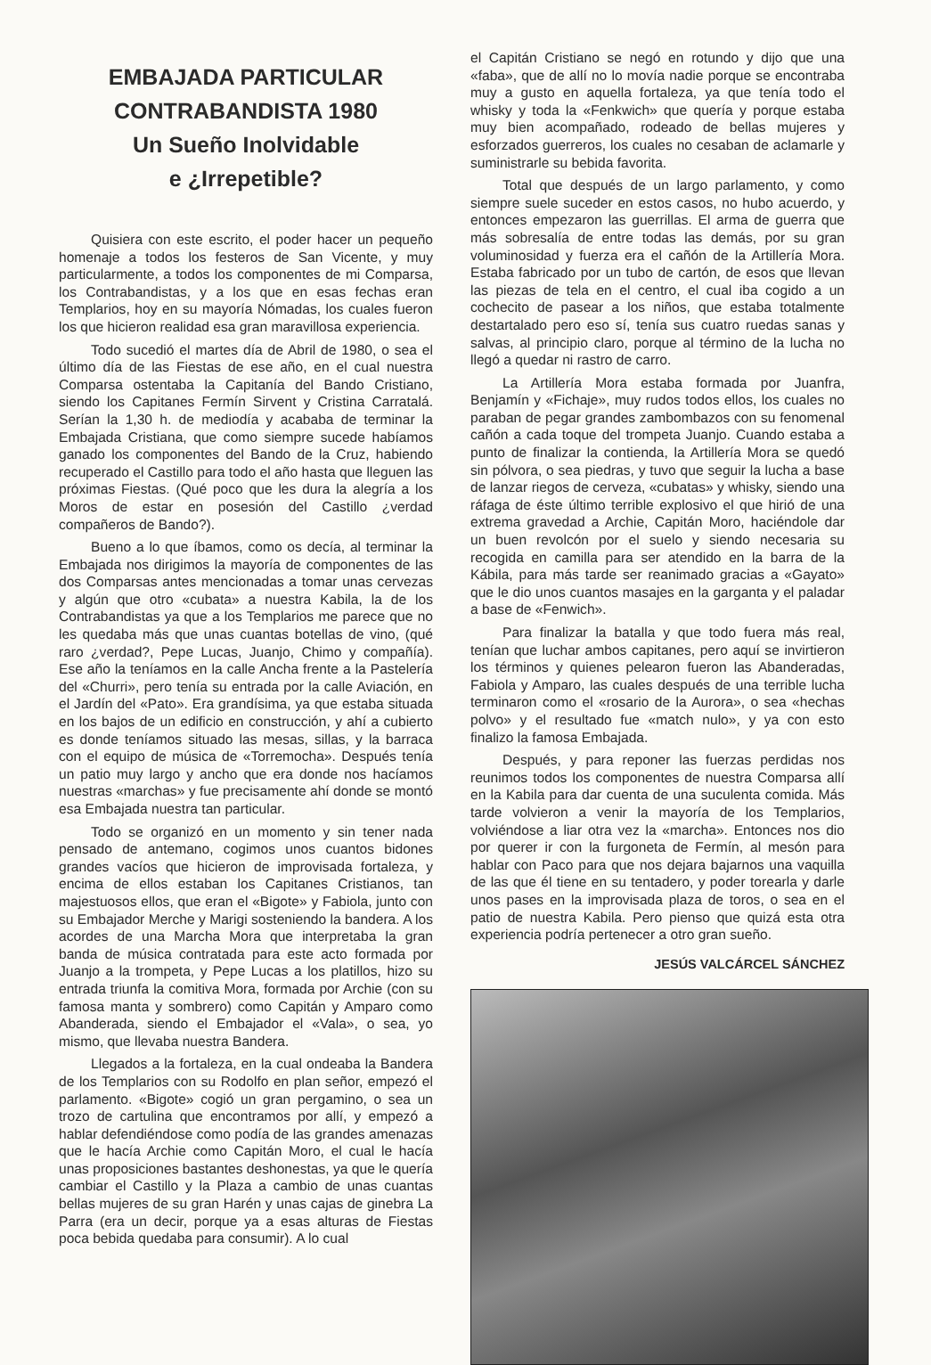EMBAJADA PARTICULAR
CONTRABANDISTA 1980
Un Sueño Inolvidable
e ¿Irrepetible?
Quisiera con este escrito, el poder hacer un pequeño homenaje a todos los festeros de San Vicente, y muy particularmente, a todos los componentes de mi Comparsa, los Contrabandistas, y a los que en esas fechas eran Templarios, hoy en su mayoría Nómadas, los cuales fueron los que hicieron realidad esa gran maravillosa experiencia.
Todo sucedió el martes día de Abril de 1980, o sea el último día de las Fiestas de ese año, en el cual nuestra Comparsa ostentaba la Capitanía del Bando Cristiano, siendo los Capitanes Fermín Sirvent y Cristina Carratalá. Serían la 1,30 h. de mediodía y acababa de terminar la Embajada Cristiana, que como siempre sucede habíamos ganado los componentes del Bando de la Cruz, habiendo recuperado el Castillo para todo el año hasta que lleguen las próximas Fiestas. (Qué poco que les dura la alegría a los Moros de estar en posesión del Castillo ¿verdad compañeros de Bando?).
Bueno a lo que íbamos, como os decía, al terminar la Embajada nos dirigimos la mayoría de componentes de las dos Comparsas antes mencionadas a tomar unas cervezas y algún que otro «cubata» a nuestra Kabila, la de los Contrabandistas ya que a los Templarios me parece que no les quedaba más que unas cuantas botellas de vino, (qué raro ¿verdad?, Pepe Lucas, Juanjo, Chimo y compañía). Ese año la teníamos en la calle Ancha frente a la Pastelería del «Churri», pero tenía su entrada por la calle Aviación, en el Jardín del «Pato». Era grandísima, ya que estaba situada en los bajos de un edificio en construcción, y ahí a cubierto es donde teníamos situado las mesas, sillas, y la barraca con el equipo de música de «Torremocha». Después tenía un patio muy largo y ancho que era donde nos hacíamos nuestras «marchas» y fue precisamente ahí donde se montó esa Embajada nuestra tan particular.
Todo se organizó en un momento y sin tener nada pensado de antemano, cogimos unos cuantos bidones grandes vacíos que hicieron de improvisada fortaleza, y encima de ellos estaban los Capitanes Cristianos, tan majestuosos ellos, que eran el «Bigote» y Fabiola, junto con su Embajador Merche y Marigi sosteniendo la bandera. A los acordes de una Marcha Mora que interpretaba la gran banda de música contratada para este acto formada por Juanjo a la trompeta, y Pepe Lucas a los platillos, hizo su entrada triunfa la comitiva Mora, formada por Archie (con su famosa manta y sombrero) como Capitán y Amparo como Abanderada, siendo el Embajador el «Vala», o sea, yo mismo, que llevaba nuestra Bandera.
Llegados a la fortaleza, en la cual ondeaba la Bandera de los Templarios con su Rodolfo en plan señor, empezó el parlamento. «Bigote» cogió un gran pergamino, o sea un trozo de cartulina que encontramos por allí, y empezó a hablar defendiéndose como podía de las grandes amenazas que le hacía Archie como Capitán Moro, el cual le hacía unas proposiciones bastantes deshonestas, ya que le quería cambiar el Castillo y la Plaza a cambio de unas cuantas bellas mujeres de su gran Harén y unas cajas de ginebra La Parra (era un decir, porque ya a esas alturas de Fiestas poca bebida quedaba para consumir). A lo cual
el Capitán Cristiano se negó en rotundo y dijo que una «faba», que de allí no lo movía nadie porque se encontraba muy a gusto en aquella fortaleza, ya que tenía todo el whisky y toda la «Fenkwich» que quería y porque estaba muy bien acompañado, rodeado de bellas mujeres y esforzados guerreros, los cuales no cesaban de aclamarle y suministrarle su bebida favorita.
Total que después de un largo parlamento, y como siempre suele suceder en estos casos, no hubo acuerdo, y entonces empezaron las guerrillas. El arma de guerra que más sobresalía de entre todas las demás, por su gran voluminosidad y fuerza era el cañón de la Artillería Mora. Estaba fabricado por un tubo de cartón, de esos que llevan las piezas de tela en el centro, el cual iba cogido a un cochecito de pasear a los niños, que estaba totalmente destartalado pero eso sí, tenía sus cuatro ruedas sanas y salvas, al principio claro, porque al término de la lucha no llegó a quedar ni rastro de carro.
La Artillería Mora estaba formada por Juanfra, Benjamín y «Fichaje», muy rudos todos ellos, los cuales no paraban de pegar grandes zambombazos con su fenomenal cañón a cada toque del trompeta Juanjo. Cuando estaba a punto de finalizar la contienda, la Artillería Mora se quedó sin pólvora, o sea piedras, y tuvo que seguir la lucha a base de lanzar riegos de cerveza, «cubatas» y whisky, siendo una ráfaga de éste último terrible explosivo el que hirió de una extrema gravedad a Archie, Capitán Moro, haciéndole dar un buen revolcón por el suelo y siendo necesaria su recogida en camilla para ser atendido en la barra de la Kábila, para más tarde ser reanimado gracias a «Gayato» que le dio unos cuantos masajes en la garganta y el paladar a base de «Fenwich».
Para finalizar la batalla y que todo fuera más real, tenían que luchar ambos capitanes, pero aquí se invirtieron los términos y quienes pelearon fueron las Abanderadas, Fabiola y Amparo, las cuales después de una terrible lucha terminaron como el «rosario de la Aurora», o sea «hechas polvo» y el resultado fue «match nulo», y ya con esto finalizo la famosa Embajada.
Después, y para reponer las fuerzas perdidas nos reunimos todos los componentes de nuestra Comparsa allí en la Kabila para dar cuenta de una suculenta comida. Más tarde volvieron a venir la mayoría de los Templarios, volviéndose a liar otra vez la «marcha». Entonces nos dio por querer ir con la furgoneta de Fermín, al mesón para hablar con Paco para que nos dejara bajarnos una vaquilla de las que él tiene en su tentadero, y poder torearla y darle unos pases en la improvisada plaza de toros, o sea en el patio de nuestra Kabila. Pero pienso que quizá esta otra experiencia podría pertenecer a otro gran sueño.
JESÚS VALCÁRCEL SÁNCHEZ